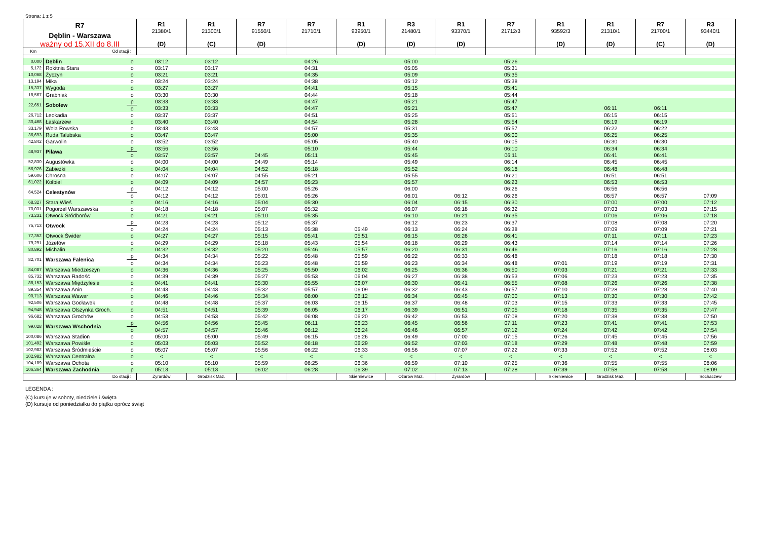Strona: 1 z 5
| R7 Dęblin - Warszawa ważny od 15.XII do 8.III | | | R1 21380/1 (D) | R1 21300/1 (C) | R7 91550/1 (D) | R7 21710/1 | R1 93950/1 (D) | R3 21480/1 (D) | R1 93370/1 (D) | R7 21712/3 | R1 93592/3 (D) | R1 21310/1 (D) | R7 21700/1 (C) | R3 93440/1 (D) |
| --- | --- | --- | --- | --- | --- | --- | --- | --- | --- | --- | --- | --- | --- | --- |
| Km | Od stacji : | | | | | | | | | | | | | |
| 0,000 | Dęblin | o | 03:12 | 03:12 | | 04:26 | | 05:00 | | 05:26 | | | | |
| 5,172 | Rokitnia Stara | o | 03:17 | 03:17 | | 04:31 | | 05:05 | | 05:31 | | | | |
| 10,068 | Życzyn | o | 03:21 | 03:21 | | 04:35 | | 05:09 | | 05:35 | | | | |
| 13,194 | Mika | o | 03:24 | 03:24 | | 04:38 | | 05:12 | | 05:38 | | | | |
| 15,337 | Wygoda | o | 03:27 | 03:27 | | 04:41 | | 05:15 | | 05:41 | | | | |
| 18,567 | Grabniak | o | 03:30 | 03:30 | | 04:44 | | 05:18 | | 05:44 | | | | |
| 22,651 | Sobolew | p | 03:33 | 03:33 | | 04:47 | | 05:21 | | 05:47 | | | | |
| | | o | 03:33 | 03:33 | | 04:47 | | 05:21 | | 05:47 | | 06:11 | 06:11 | |
| 26,712 | Leokadia | o | 03:37 | 03:37 | | 04:51 | | 05:25 | | 05:51 | | 06:15 | 06:15 | |
| 30,468 | Łaskarzew | o | 03:40 | 03:40 | | 04:54 | | 05:28 | | 05:54 | | 06:19 | 06:19 | |
| 33,179 | Wola Rowska | o | 03:43 | 03:43 | | 04:57 | | 05:31 | | 05:57 | | 06:22 | 06:22 | |
| 36,693 | Ruda Talubska | o | 03:47 | 03:47 | | 05:00 | | 05:35 | | 06:00 | | 06:25 | 06:25 | |
| 42,842 | Garwolin | o | 03:52 | 03:52 | | 05:05 | | 05:40 | | 06:05 | | 06:30 | 06:30 | |
| 48,937 | Pilawa | p | 03:56 | 03:56 | | 05:10 | | 05:44 | | 06:10 | | 06:34 | 06:34 | |
| | | o | 03:57 | 03:57 | 04:45 | 05:11 | | 05:45 | | 06:11 | | 06:41 | 06:41 | |
| 52,830 | Augustówka | o | 04:00 | 04:00 | 04:49 | 05:14 | | 05:49 | | 06:14 | | 06:45 | 06:45 | |
| 56,926 | Zabieżki | o | 04:04 | 04:04 | 04:52 | 05:18 | | 05:52 | | 06:18 | | 06:48 | 06:48 | |
| 59,606 | Chrosna | o | 04:07 | 04:07 | 04:55 | 05:21 | | 05:55 | | 06:21 | | 06:51 | 06:51 | |
| 61,022 | Kołbiel | o | 04:09 | 04:09 | 04:57 | 05:23 | | 05:57 | | 06:23 | | 06:53 | 06:53 | |
| 64,524 | Celestynów | p | 04:12 | 04:12 | 05:00 | 05:26 | | 06:00 | | 06:26 | | 06:56 | 06:56 | |
| | | o | 04:12 | 04:12 | 05:01 | 05:26 | | 06:01 | 06:12 | 06:26 | | 06:57 | 06:57 | 07:09 |
| 68,327 | Stara Wieś | o | 04:16 | 04:16 | 05:04 | 05:30 | | 06:04 | 06:15 | 06:30 | | 07:00 | 07:00 | 07:12 |
| 70,031 | Pogorzel Warszawska | o | 04:18 | 04:18 | 05:07 | 05:32 | | 06:07 | 06:18 | 06:32 | | 07:03 | 07:03 | 07:15 |
| 73,231 | Otwock Śródborów | o | 04:21 | 04:21 | 05:10 | 05:35 | | 06:10 | 06:21 | 06:35 | | 07:06 | 07:06 | 07:18 |
| 75,713 | Otwock | p | 04:23 | 04:23 | 05:12 | 05:37 | | 06:12 | 06:23 | 06:37 | | 07:08 | 07:08 | 07:20 |
| | | o | 04:24 | 04:24 | 05:13 | 05:38 | 05:49 | 06:13 | 06:24 | 06:38 | | 07:09 | 07:09 | 07:21 |
| 77,352 | Otwock Świder | o | 04:27 | 04:27 | 05:15 | 05:41 | 05:51 | 06:15 | 06:26 | 06:41 | | 07:11 | 07:11 | 07:23 |
| 79,291 | Józefów | o | 04:29 | 04:29 | 05:18 | 05:43 | 05:54 | 06:18 | 06:29 | 06:43 | | 07:14 | 07:14 | 07:26 |
| 80,892 | Michalin | o | 04:32 | 04:32 | 05:20 | 05:46 | 05:57 | 06:20 | 06:31 | 06:46 | | 07:16 | 07:16 | 07:28 |
| 82,701 | Warszawa Falenica | p | 04:34 | 04:34 | 05:22 | 05:48 | 05:59 | 06:22 | 06:33 | 06:48 | | 07:18 | 07:18 | 07:30 |
| | | o | 04:34 | 04:34 | 05:23 | 05:48 | 05:59 | 06:23 | 06:34 | 06:48 | 07:01 | 07:19 | 07:19 | 07:31 |
| 84,087 | Warszawa Miedzeszyn | o | 04:36 | 04:36 | 05:25 | 05:50 | 06:02 | 06:25 | 06:36 | 06:50 | 07:03 | 07:21 | 07:21 | 07:33 |
| 85,732 | Warszawa Radość | o | 04:39 | 04:39 | 05:27 | 05:53 | 06:04 | 06:27 | 06:38 | 06:53 | 07:06 | 07:23 | 07:23 | 07:35 |
| 88,153 | Warszawa Międzylesie | o | 04:41 | 04:41 | 05:30 | 05:55 | 06:07 | 06:30 | 06:41 | 06:55 | 07:08 | 07:26 | 07:26 | 07:38 |
| 89,354 | Warszawa Anin | o | 04:43 | 04:43 | 05:32 | 05:57 | 06:09 | 06:32 | 06:43 | 06:57 | 07:10 | 07:28 | 07:28 | 07:40 |
| 90,713 | Warszawa Wawer | o | 04:46 | 04:46 | 05:34 | 06:00 | 06:12 | 06:34 | 06:45 | 07:00 | 07:13 | 07:30 | 07:30 | 07:42 |
| 92,506 | Warszawa Gocławek | o | 04:48 | 04:48 | 05:37 | 06:03 | 06:15 | 06:37 | 06:48 | 07:03 | 07:15 | 07:33 | 07:33 | 07:45 |
| 94,948 | Warszawa Olszynka Groch. | o | 04:51 | 04:51 | 05:39 | 06:05 | 06:17 | 06:39 | 06:51 | 07:05 | 07:18 | 07:35 | 07:35 | 07:47 |
| 96,682 | Warszawa Grochów | o | 04:53 | 04:53 | 05:42 | 06:08 | 06:20 | 06:42 | 06:53 | 07:08 | 07:20 | 07:38 | 07:38 | 07:50 |
| 99,028 | Warszawa Wschodnia | p | 04:56 | 04:56 | 05:45 | 06:11 | 06:23 | 06:45 | 06:56 | 07:11 | 07:23 | 07:41 | 07:41 | 07:53 |
| | | o | 04:57 | 04:57 | 05:46 | 06:12 | 06:24 | 06:46 | 06:57 | 07:12 | 07:24 | 07:42 | 07:42 | 07:54 |
| 100,086 | Warszawa Stadion | o | 05:00 | 05:00 | 05:49 | 06:15 | 06:26 | 06:49 | 07:00 | 07:15 | 07:26 | 07:45 | 07:45 | 07:56 |
| 101,492 | Warszawa Powiśle | o | 05:03 | 05:03 | 05:52 | 06:18 | 06:29 | 06:52 | 07:03 | 07:18 | 07:29 | 07:48 | 07:48 | 07:59 |
| 102,982 | Warszawa Śródmieście | o | 05:07 | 05:07 | 05:56 | 06:22 | 06:33 | 06:56 | 07:07 | 07:22 | 07:33 | 07:52 | 07:52 | 08:03 |
| 102,982 | Warszawa Centralna | o | < | < | < | < | < | < | < | < | < | < | < | < |
| 104,189 | Warszawa Ochota | o | 05:10 | 05:10 | 05:59 | 06:25 | 06:36 | 06:59 | 07:10 | 07:25 | 07:36 | 07:55 | 07:55 | 08:06 |
| 106,364 | Warszawa Zachodnia | p | 05:13 | 05:13 | 06:02 | 06:28 | 06:39 | 07:02 | 07:13 | 07:28 | 07:39 | 07:58 | 07:58 | 08:09 |
| Do stacji : | | | Żyrardów | Grodzisk Maz. | | | Skierniewice | Ożarów Maz. | Żyrardów | | Skierniewice | Grodzisk Maz. | | Sochaczew |
LEGENDA :
(C) kursuje w soboty, niedziele i święta
(D) kursuje od poniedziałku do piątku oprócz świąt